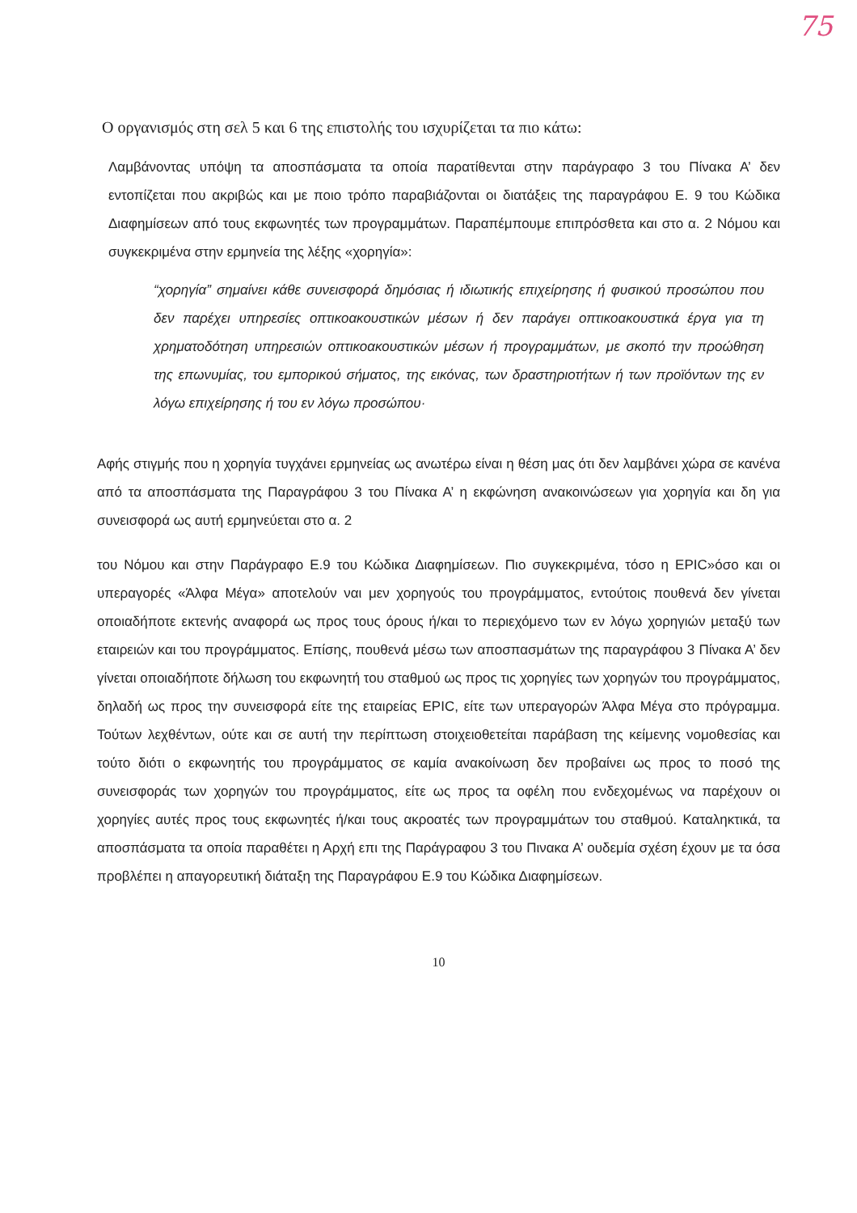75
Ο οργανισμός στη σελ 5 και 6 της επιστολής του ισχυρίζεται τα πιο κάτω:
Λαμβάνοντας υπόψη τα αποσπάσματα τα οποία παρατίθενται στην παράγραφο 3 του Πίνακα Α’ δεν εντοπίζεται που ακριβώς και με ποιο τρόπο παραβιάζονται οι διατάξεις της παραγράφου Ε. 9 του Κώδικα Διαφημίσεων από τους εκφωνητές των προγραμμάτων. Παραπέμπουμε επιπρόσθετα και στο α. 2 Νόμου και συγκεκριμένα στην ερμηνεία της λέξης «χορηγία»:
“χορηγία” σημαίνει κάθε συνεισφορά δημόσιας ή ιδιωτικής επιχείρησης ή φυσικού προσώπου που δεν παρέχει υπηρεσίες οπτικοακουστικών μέσων ή δεν παράγει οπτικοακουστικά έργα για τη χρηματοδότηση υπηρεσιών οπτικοακουστικών μέσων ή προγραμμάτων, με σκοπό την προώθηση της επωνυμίας, του εμπορικού σήματος, της εικόνας, των δραστηριοτήτων ή των προϊόντων της εν λόγω επιχείρησης ή του εν λόγω προσώπου·
Αφής στιγμής που η χορηγία τυγχάνει ερμηνείας ως ανωτέρω είναι η θέση μας ότι δεν λαμβάνει χώρα σε κανένα από τα αποσπάσματα της Παραγράφου 3 του Πίνακα Α’ η εκφώνηση ανακοινώσεων για χορηγία και δη για συνεισφορά ως αυτή ερμηνεύεται στο α. 2
του Νόμου και στην Παράγραφο Ε.9 του Κώδικα Διαφημίσεων. Πιο συγκεκριμένα, τόσο η EPIC»όσο και οι υπεραγορές «Άλφα Μέγα» αποτελούν ναι μεν χορηγούς του προγράμματος, εντούτοις πουθενά δεν γίνεται οποιαδήποτε εκτενής αναφορά ως προς τους όρους ή/και το περιεχόμενο των εν λόγω χορηγιών μεταξύ των εταιρειών και του προγράμματος. Επίσης, πουθενά μέσω των αποσπασμάτων της παραγράφου 3 Πίνακα Α’ δεν γίνεται οποιαδήποτε δήλωση του εκφωνητή του σταθμού ως προς τις χορηγίες των χορηγών του προγράμματος, δηλαδή ως προς την συνεισφορά είτε της εταιρείας EPIC, είτε των υπεραγορών Άλφα Μέγα στο πρόγραμμα. Τούτων λεχθέντων, ούτε και σε αυτή την περίπτωση στοιχειοθετείται παράβαση της κείμενης νομοθεσίας και τούτο διότι ο εκφωνητής του προγράμματος σε καμία ανακοίνωση δεν προβαίνει ως προς το ποσό της συνεισφοράς των χορηγών του προγράμματος, είτε ως προς τα οφέλη που ενδεχομένως να παρέχουν οι χορηγίες αυτές προς τους εκφωνητές ή/και τους ακροατές των προγραμμάτων του σταθμού. Καταληκτικά, τα αποσπάσματα τα οποία παραθέτει η Αρχή επι της Παράγραφου 3 του Πινακα Α’ ουδεμία σχέση έχουν με τα όσα προβλέπει η απαγορευτική διάταξη της Παραγράφου Ε.9 του Κώδικα Διαφημίσεων.
10